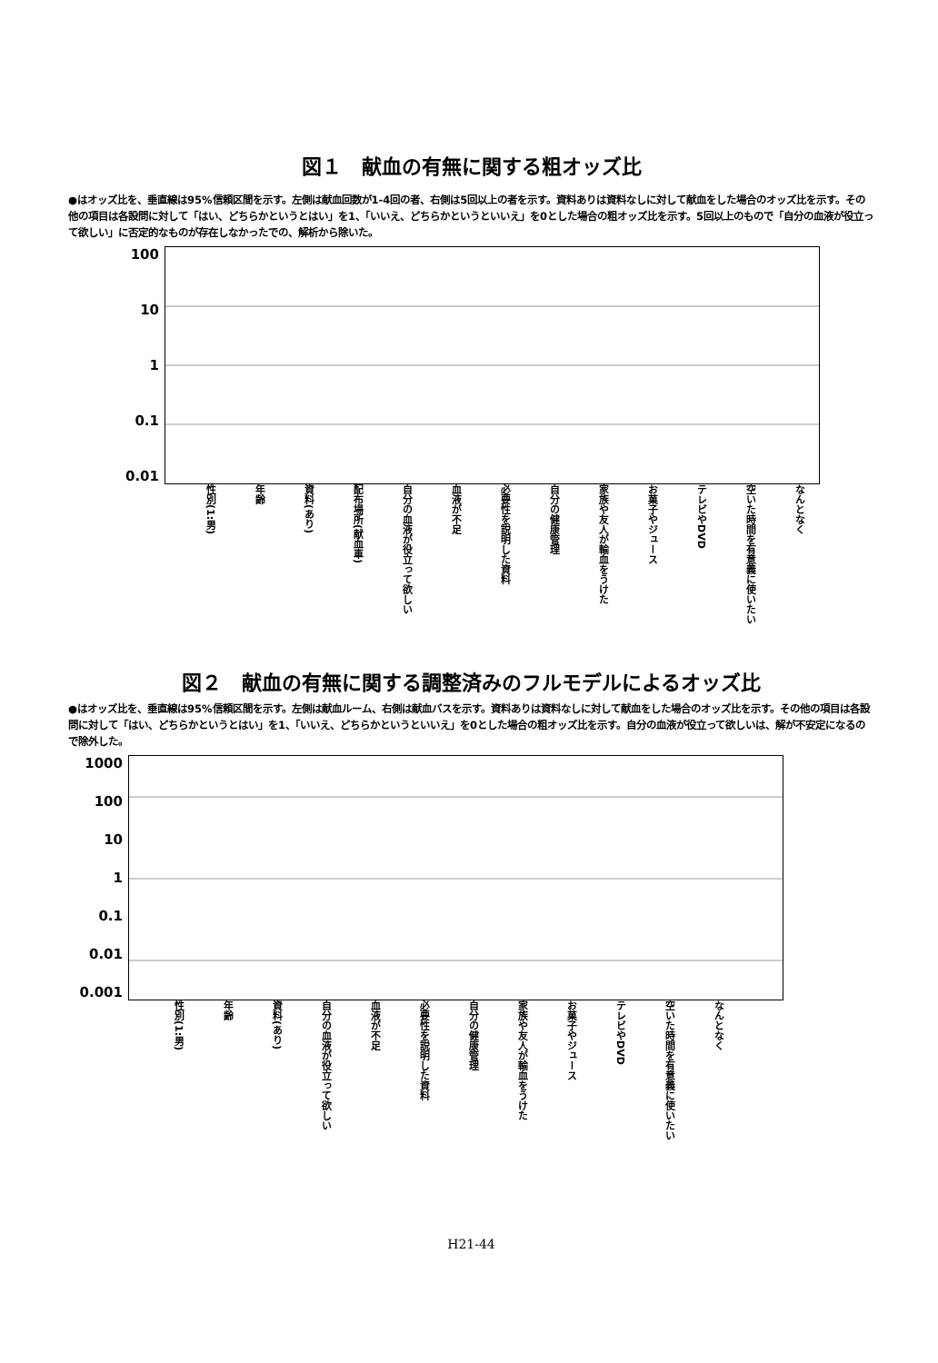図１　献血の有無に関する粗オッズ比
●はオッズ比を、垂直線は95%信頼区間を示す。左側は献血回数が1-4回の者、右側は5回以上の者を示す。資料ありは資料なしに対して献血をした場合のオッズ比を示す。その他の項目は各設問に対して「はい、どちらかというとはい」を1、「いいえ、どちらかというといいえ」を0とした場合の粗オッズ比を示す。5回以上のもので「自分の血液が役立って欲しい」に否定的なものが存在しなかったでの、解析から除いた。
100
10
1
0.1
0.01
性別(1:男) 年齢 資料(あり) 配布場所(献血車) 自分の血液が役立って欲しい 血液が不足 必要性を説明した資料 自分の健康管理 家族や友人が輸血をうけた お菓子やジュース テレビやDVD 空いた時間を有意義に使いたい なんとなく
図２　献血の有無に関する調整済みのフルモデルによるオッズ比
●はオッズ比を、垂直線は95%信頼区間を示す。左側は献血ルーム、右側は献血バスを示す。資料ありは資料なしに対して献血をした場合のオッズ比を示す。その他の項目は各設問に対して「はい、どちらかというとはい」を1、「いいえ、どちらかというといいえ」を0とした場合の粗オッズ比を示す。自分の血液が役立って欲しいは、解が不安定になるので除外した。
1000
100
10
1
0.1
0.01
0.001
性別(1:男) 年齢 資料(あり) 自分の血液が役立って欲しい 血液が不足 必要性を説明した資料 自分の健康管理 家族や友人が輸血をうけた お菓子やジュース テレビやDVD 空いた時間を有意義に使いたい なんとなく
H21-44